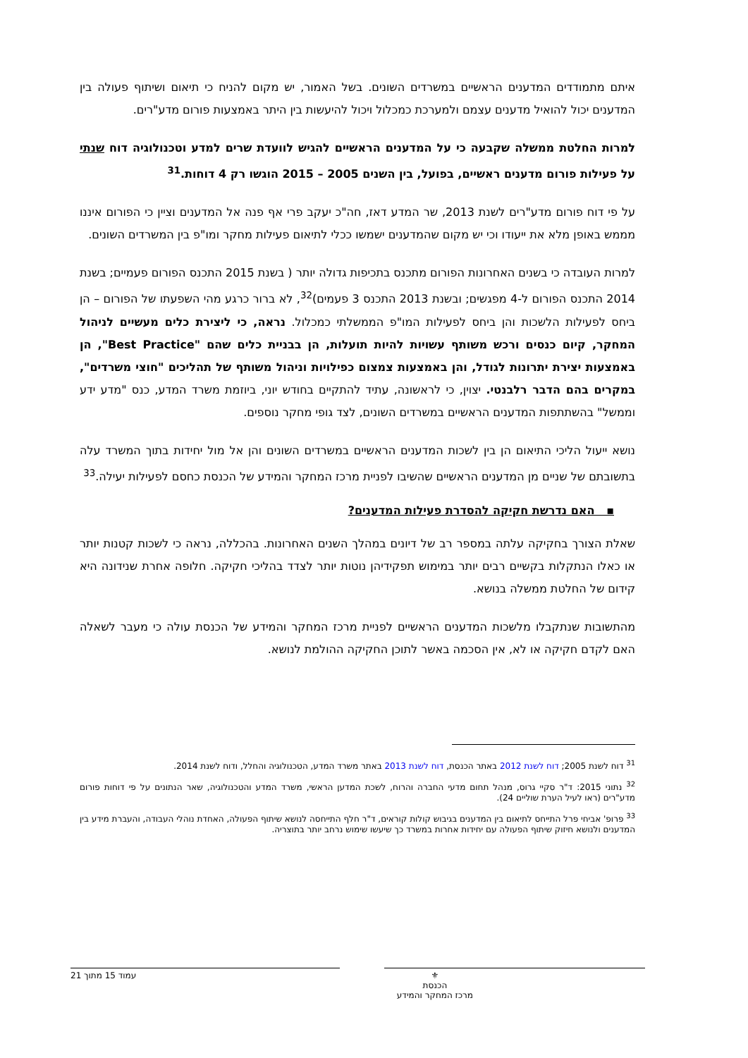איתם מתמודדים המדענים הראשיים במשרדים השונים. בשל האמור, יש מקום להניח כי תיאום ושיתוף פעולה בין המדענים יכול להואיל מדענים עצמם ולמערכת כמכלול ויכול להיעשות בין היתר באמצעות פורום מדע"רים.
למרות החלטת ממשלה שקבעה כי על המדענים הראשיים להגיש לוועדת שרים למדע וטכנולוגיה דוח שנתי על פעילות פורום מדענים ראשיים, בפועל, בין השנים 2005 – 2015 הוגשו רק 4 דוחות.<sup>31</sup>
על פי דוח פורום מדע"רים לשנת 2013, שר המדע דאז, חה"כ יעקב פרי אף פנה אל המדענים וציין כי הפורום איננו מממש באופן מלא את ייעודו וכי יש מקום שהמדענים ישמשו ככלי לתיאום פעילות מחקר ומו"פ בין המשרדים השונים.
למרות העובדה כי בשנים האחרונות הפורום מתכנס בתכיפות גדולה יותר ( בשנת 2015 התכנס הפורום פעמיים; בשנת 2014 התכנס הפורום ל-4 מפגשים; ובשנת 2013 התכנס 3 פעמים)<sup>32</sup>, לא ברור כרגע מהי השפעתו של הפורום – הן ביחס לפעילות הלשכות והן ביחס לפעילות המו"פ הממשלתי כמכלול. נראה, כי ליצירת כלים מעשיים לניהול המחקר, קיום כנסים ורכש משותף עשויות להיות תועלות, הן בבניית כלים שהם "Best Practice", הן באמצעות יצירת יתרונות לגודל, והן באמצעות צמצום כפילויות וניהול משותף של תהליכים "חוצי משרדים", במקרים בהם הדבר רלבנטי. יצוין, כי לראשונה, עתיד להתקיים בחודש יוני, ביוזמת משרד המדע, כנס "מדע ידע וממשל" בהשתתפות המדענים הראשיים במשרדים השונים, לצד גופי מחקר נוספים.
נושא ייעול הליכי התיאום הן בין לשכות המדענים הראשיים במשרדים השונים והן אל מול יחידות בתוך המשרד עלה בתשובתם של שניים מן המדענים הראשיים שהשיבו לפניית מרכז המחקר והמידע של הכנסת כחסם לפעילות יעילה.<sup>33</sup>
▪ האם נדרשת חקיקה להסדרת פעילות המדענים?
שאלת הצורך בחקיקה עלתה במספר רב של דיונים במהלך השנים האחרונות. בהכללה, נראה כי לשכות קטנות יותר או כאלו הנתקלות בקשיים רבים יותר במימוש תפקידיהן נוטות יותר לצדד בהליכי חקיקה. חלופה אחרת שנידונה היא קידום של החלטת ממשלה בנושא.
מהתשובות שנתקבלו מלשכות המדענים הראשיים לפניית מרכז המחקר והמידע של הכנסת עולה כי מעבר לשאלה האם לקדם חקיקה או לא, אין הסכמה באשר לתוכן החקיקה ההולמת לנושא.
<sup>31</sup> דוח לשנת 2005; דוח לשנת 2012 באתר הכנסת, דוח לשנת 2013 באתר משרד המדע, הטכנולוגיה והחלל, ודוח לשנת 2014.
<sup>32</sup> נתוני 2015: ד"ר סקיי גרוס, מנהל תחום מדעי החברה והרוח, לשכת המדען הראשי, משרד המדע והטכנולוגיה, שאר הנתונים על פי דוחות פורום מדע"רים (ראו לעיל הערת שוליים 24).
<sup>33</sup> פרופ' אביחי פרל התייחס לתיאום בין המדענים בגיבוש קולות קוראים, ד"ר חלף התייחסה לנושא שיתוף הפעולה, האחדת נוהלי העבודה, והעברת מידע בין המדענים ולנושא חיזוק שיתוף הפעולה עם יחידות אחרות במשרד כך שיעשו שימוש נרחב יותר בתוצריה.
⚜
הכנסת
מרכז המחקר והמידע
עמוד 15 מתוך 21